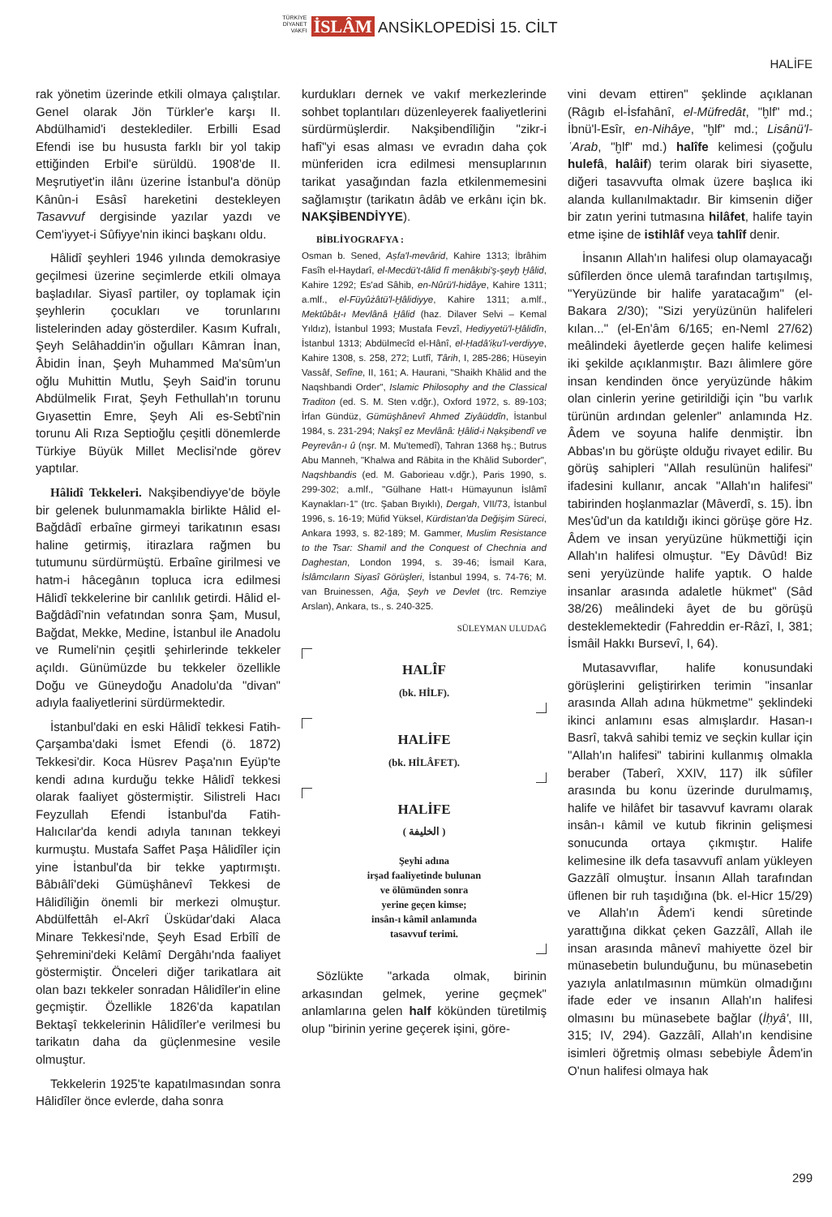TÜRKİYE DİYANET VAKFI İSLÂM ANSİKLOPEDİSİ 15. CİLT
HALİFE
rak yönetim üzerinde etkili olmaya çalıştılar. Genel olarak Jön Türkler'e karşı II. Abdülhamid'i desteklediler. Erbilli Esad Efendi ise bu hususta farklı bir yol takip ettiğinden Erbil'e sürüldü. 1908'de II. Meşrutiyet'in ilânı üzerine İstanbul'a dönüp Kânûn-i Esâsî hareketini destekleyen Tasavvuf dergisinde yazılar yazdı ve Cem'iyyet-i Sûfiyye'nin ikinci başkanı oldu.
Hâlidî şeyhleri 1946 yılında demokrasiye geçilmesi üzerine seçimlerde etkili olmaya başladılar. Siyasî partiler, oy toplamak için şeyhlerin çocukları ve torunlarını listelerinden aday gösterdiler. Kasım Kufralı, Şeyh Selâhaddin'in oğulları Kâmran İnan, Âbidin İnan, Şeyh Muhammed Ma'sûm'un oğlu Muhittin Mutlu, Şeyh Said'in torunu Abdülmelik Fırat, Şeyh Fethullah'ın torunu Gıyasettin Emre, Şeyh Ali es-Sebtî'nin torunu Ali Rıza Septioğlu çeşitli dönemlerde Türkiye Büyük Millet Meclisi'nde görev yaptılar.
Hâlidî Tekkeleri. Nakşibendiyye'de böyle bir gelenek bulunmamakla birlikte Hâlid el-Bağdâdî erbaîne girmeyi tarikatının esası haline getirmiş, itirazlara rağmen bu tutumunu sürdürmüştü. Erbaîne girilmesi ve hatm-i hâcegânın topluca icra edilmesi Hâlidî tekkelerine bir canlılık getirdi. Hâlid el-Bağdâdî'nin vefatından sonra Şam, Musul, Bağdat, Mekke, Medine, İstanbul ile Anadolu ve Rumeli'nin çeşitli şehirlerinde tekkeler açıldı. Günümüzde bu tekkeler özellikle Doğu ve Güneydoğu Anadolu'da "divan" adıyla faaliyetlerini sürdürmektedir.
İstanbul'daki en eski Hâlidî tekkesi Fatih-Çarşamba'daki İsmet Efendi (ö. 1872) Tekkesi'dir. Koca Hüsrev Paşa'nın Eyüp'te kendi adına kurduğu tekke Hâlidî tekkesi olarak faaliyet göstermiştir. Silistreli Hacı Feyzullah Efendi İstanbul'da Fatih-Halıcılar'da kendi adıyla tanınan tekkeyi kurmuştu. Mustafa Saffet Paşa Hâlidîler için yine İstanbul'da bir tekke yaptırmıştı. Bâbıâlî'deki Gümüşhânevî Tekkesi de Hâlidîliğin önemli bir merkezi olmuştur. Abdülfettâh el-Akrî Üsküdar'daki Alaca Minare Tekkesi'nde, Şeyh Esad Erbîlî de Şehremini'deki Kelâmî Dergâhı'nda faaliyet göstermiştir. Önceleri diğer tarikatlara ait olan bazı tekkeler sonradan Hâlidîler'in eline geçmiştir. Özellikle 1826'da kapatılan Bektaşî tekkelerinin Hâlidîler'e verilmesi bu tarikatın daha da güçlenmesine vesile olmuştur.
Tekkelerin 1925'te kapatılmasından sonra Hâlidîler önce evlerde, daha sonra
kurdukları dernek ve vakıf merkezlerinde sohbet toplantıları düzenleyerek faaliyetlerini sürdürmüşlerdir. Nakşibendîliğin "zikr-i hafî"yi esas alması ve evradın daha çok münferiden icra edilmesi mensuplarının tarikat yasağından fazla etkilenmemesini sağlamıştır (tarikatın âdâb ve erkânı için bk. NAKŞİBENDİYYE).
BİBLİYOGRAFYA :
Osman b. Sened, Aṣfa'l-mevârid, Kahire 1313; İbrâhim Fasîh el-Haydarî, el-Mecdü't-tâlid fî menâḳıbi'ş-şeyḫ Ḫâlid, Kahire 1292; Es'ad Sâhib, en-Nûrü'l-hidâye, Kahire 1311; a.mlf., el-Füyûżâtü'l-Ḫâlidiyye, Kahire 1311; a.mlf., Mektûbât-ı Mevlânâ Ḫâlid (haz. Dilaver Selvi – Kemal Yıldız), İstanbul 1993; Mustafa Fevzî, Hediyyetü'l-Ḫâlidîn, İstanbul 1313; Abdülmecîd el-Hânî, el-Ḥadâ'iḳu'l-verdiyye, Kahire 1308, s. 258, 272; Lutfî, Târih, I, 285-286; Hüseyin Vassâf, Sefîne, II, 161; A. Haurani, "Shaikh Khālid and the Naqshbandi Order", Islamic Philosophy and the Classical Traditon (ed. S. M. Sten v.dğr.), Oxford 1972, s. 89-103; İrfan Gündüz, Gümüşhânevî Ahmed Ziyâüddîn, İstanbul 1984, s. 231-294; Nakşî ez Mevlânâ: Ḫâlid-i Nạkşibendî ve Peyrevân-ı û (nşr. M. Mu'temedî), Tahran 1368 hş.; Butrus Abu Manneh, "Khalwa and Rābita in the Khālid Suborder", Naqshbandis (ed. M. Gaborieau v.dğr.), Paris 1990, s. 299-302; a.mlf., "Gülhane Hatt-ı Hümayunun İslâmî Kaynakları-1" (trc. Şaban Bıyıklı), Dergah, VII/73, İstanbul 1996, s. 16-19; Müfid Yüksel, Kürdistan'da Değişim Süreci, Ankara 1993, s. 82-189; M. Gammer, Muslim Resistance to the Tsar: Shamil and the Conquest of Chechnia and Daghestan, London 1994, s. 39-46; İsmail Kara, İslâmcıların Siyasî Görüşleri, İstanbul 1994, s. 74-76; M. van Bruinessen, Ağa, Şeyh ve Devlet (trc. Remziye Arslan), Ankara, ts., s. 240-325.
SÜLEYMAN ULUDAĞ
HALÎF
(bk. HİLF).
HALİFE
(bk. HİLÂFET).
HALİFE
( الخليفة )
Şeyhi adına
irşad faaliyetinde bulunan
ve ölümünden sonra
yerine geçen kimse;
insân-ı kâmil anlamında
tasavvuf terimi.
Sözlükte "arkada olmak, birinin arkasından gelmek, yerine geçmek" anlamlarına gelen half kökünden türetilmiş olup "birinin yerine geçerek işini, göre-
vini devam ettiren" şeklinde açıklanan (Râgıb el-İsfahânî, el-Müfredât, "ḫlf" md.; İbnü'l-Esîr, en-Nihâye, "ḫlf" md.; Lisânü'l-ʿArab, "ḫlf" md.) halîfe kelimesi (çoğulu hulefâ, halâif) terim olarak biri siyasette, diğeri tasavvufta olmak üzere başlıca iki alanda kullanılmaktadır. Bir kimsenin diğer bir zatın yerini tutmasına hilâfet, halife tayin etme işine de istihlâf veya tahlîf denir.
İnsanın Allah'ın halifesi olup olamayacağı sûfîlerden önce ulemâ tarafından tartışılmış, "Yeryüzünde bir halife yaratacağım" (el-Bakara 2/30); "Sizi yeryüzünün halifeleri kılan..." (el-En'âm 6/165; en-Neml 27/62) meâlindeki âyetlerde geçen halife kelimesi iki şekilde açıklanmıştır. Bazı âlimlere göre insan kendinden önce yeryüzünde hâkim olan cinlerin yerine getirildiği için "bu varlık türünün ardından gelenler" anlamında Hz. Âdem ve soyuna halife denmiştir. İbn Abbas'ın bu görüşte olduğu rivayet edilir. Bu görüş sahipleri "Allah resulünün halifesi" ifadesini kullanır, ancak "Allah'ın halifesi" tabirinden hoşlanmazlar (Mâverdî, s. 15). İbn Mes'ûd'un da katıldığı ikinci görüşe göre Hz. Âdem ve insan yeryüzüne hükmettiği için Allah'ın halifesi olmuştur. "Ey Dâvûd! Biz seni yeryüzünde halife yaptık. O halde insanlar arasında adaletle hükmet" (Sâd 38/26) meâlindeki âyet de bu görüşü desteklemektedir (Fahreddin er-Râzî, I, 381; İsmâil Hakkı Bursevî, I, 64).
Mutasavvıflar, halife konusundaki görüşlerini geliştirirken terimin "insanlar arasında Allah adına hükmetme" şeklindeki ikinci anlamını esas almışlardır. Hasan-ı Basrî, takvâ sahibi temiz ve seçkin kullar için "Allah'ın halifesi" tabirini kullanmış olmakla beraber (Taberî, XXIV, 117) ilk sûfîler arasında bu konu üzerinde durulmamış, halife ve hilâfet bir tasavvuf kavramı olarak insân-ı kâmil ve kutub fikrinin gelişmesi sonucunda ortaya çıkmıştır. Halife kelimesine ilk defa tasavvufî anlam yükleyen Gazzâlî olmuştur. İnsanın Allah tarafından üflenen bir ruh taşıdığına (bk. el-Hicr 15/29) ve Allah'ın Âdem'i kendi sûretinde yarattığına dikkat çeken Gazzâlî, Allah ile insan arasında mânevî mahiyette özel bir münasebetin bulunduğunu, bu münasebetin yazıyla anlatılmasının mümkün olmadığını ifade eder ve insanın Allah'ın halifesi olmasını bu münasebete bağlar (İḥyâ', III, 315; IV, 294). Gazzâlî, Allah'ın kendisine isimleri öğretmiş olması sebebiyle Âdem'in O'nun halifesi olmaya hak
299